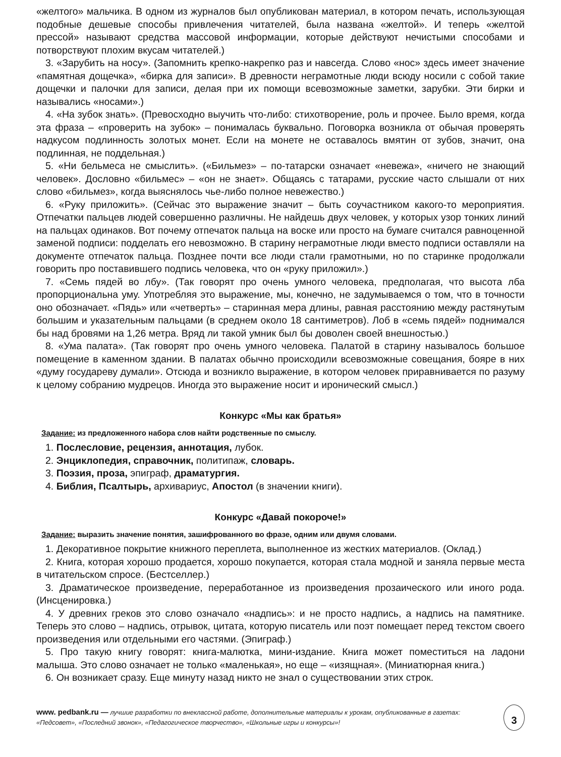«желтого» мальчика. В одном из журналов был опубликован материал, в котором печать, использующая подобные дешевые способы привлечения читателей, была названа «желтой». И теперь «желтой прессой» называют средства массовой информации, которые действуют нечистыми способами и потворствуют плохим вкусам читателей.)
3. «Зарубить на носу». (Запомнить крепко-накрепко раз и навсегда. Слово «нос» здесь имеет значение «памятная дощечка», «бирка для записи». В древности неграмотные люди всюду носили с собой такие дощечки и палочки для записи, делая при их помощи всевозможные заметки, зарубки. Эти бирки и назывались «носами».)
4. «На зубок знать». (Превосходно выучить что-либо: стихотворение, роль и прочее. Было время, когда эта фраза – «проверить на зубок» – понималась буквально. Поговорка возникла от обычая проверять надкусом подлинность золотых монет. Если на монете не оставалось вмятин от зубов, значит, она подлинная, не поддельная.)
5. «Ни бельмеса не смыслить». («Бильмез» – по-татарски означает «невежа», «ничего не знающий человек». Дословно «бильмес» – «он не знает». Общаясь с татарами, русские часто слышали от них слово «бильмез», когда выяснялось чье-либо полное невежество.)
6. «Руку приложить». (Сейчас это выражение значит – быть соучастником какого-то мероприятия. Отпечатки пальцев людей совершенно различны. Не найдешь двух человек, у которых узор тонких линий на пальцах одинаков. Вот почему отпечаток пальца на воске или просто на бумаге считался равноценной заменой подписи: подделать его невозможно. В старину неграмотные люди вместо подписи оставляли на документе отпечаток пальца. Позднее почти все люди стали грамотными, но по старинке продолжали говорить про поставившего подпись человека, что он «руку приложил».)
7. «Семь пядей во лбу». (Так говорят про очень умного человека, предполагая, что высота лба пропорциональна уму. Употребляя это выражение, мы, конечно, не задумываемся о том, что в точности оно обозначает. «Пядь» или «четверть» – старинная мера длины, равная расстоянию между растянутым большим и указательным пальцами (в среднем около 18 сантиметров). Лоб в «семь пядей» поднимался бы над бровями на 1,26 метра. Вряд ли такой умник был бы доволен своей внешностью.)
8. «Ума палата». (Так говорят про очень умного человека. Палатой в старину называлось большое помещение в каменном здании. В палатах обычно происходили всевозможные совещания, бояре в них «думу государеву думали». Отсюда и возникло выражение, в котором человек приравнивается по разуму к целому собранию мудрецов. Иногда это выражение носит и иронический смысл.)
Конкурс «Мы как братья»
Задание: из предложенного набора слов найти родственные по смыслу.
1. Послесловие, рецензия, аннотация, лубок.
2. Энциклопедия, справочник, политипаж, словарь.
3. Поэзия, проза, эпиграф, драматургия.
4. Библия, Псалтырь, архивариус, Апостол (в значении книги).
Конкурс «Давай покороче!»
Задание: выразить значение понятия, зашифрованного во фразе, одним или двумя словами.
1. Декоративное покрытие книжного переплета, выполненное из жестких материалов. (Оклад.)
2. Книга, которая хорошо продается, хорошо покупается, которая стала модной и заняла первые места в читательском спросе. (Бестселлер.)
3. Драматическое произведение, переработанное из произведения прозаического или иного рода. (Инсценировка.)
4. У древних греков это слово означало «надпись»: и не просто надпись, а надпись на памятнике. Теперь это слово – надпись, отрывок, цитата, которую писатель или поэт помещает перед текстом своего произведения или отдельными его частями. (Эпиграф.)
5. Про такую книгу говорят: книга-малютка, мини-издание. Книга может поместиться на ладони малыша. Это слово означает не только «маленькая», но еще – «изящная». (Миниатюрная книга.)
6. Он возникает сразу. Еще минуту назад никто не знал о существовании этих строк.
www. pedbank.ru — лучшие разработки по внеклассной работе, дополнительные материалы к урокам, опубликованные в газетах: «Педсовет», «Последний звонок», «Педагогическое творчество», «Школьные игры и конкурсы»!
3